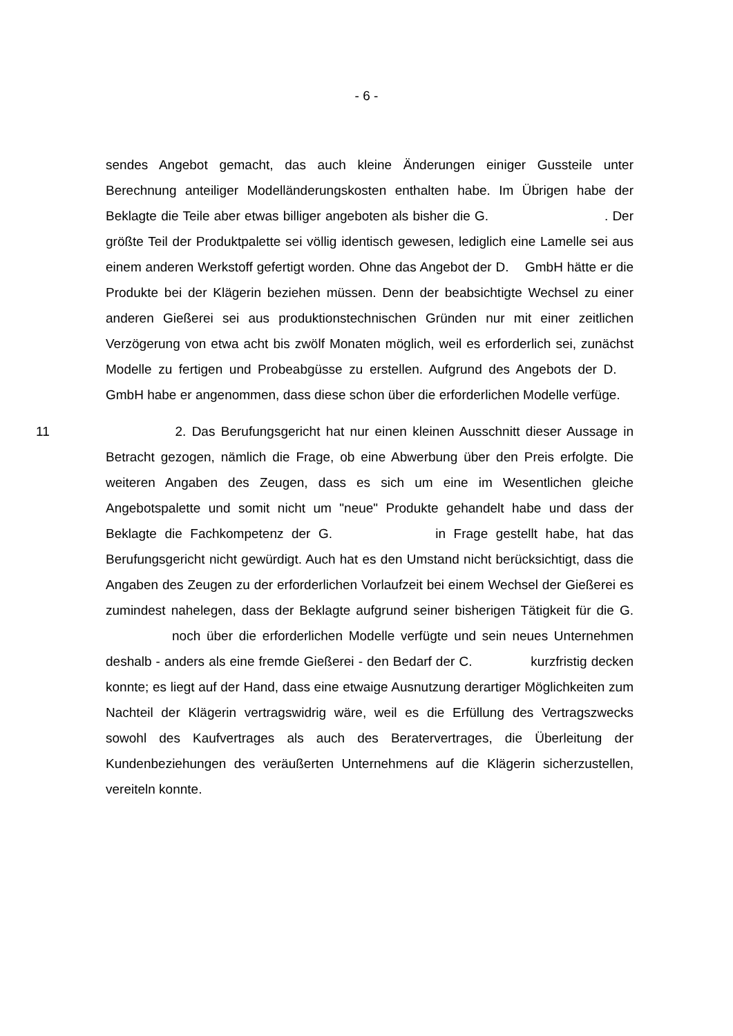- 6 -
sendes Angebot gemacht, das auch kleine Änderungen einiger Gussteile unter Berechnung anteiliger Modelländerungskosten enthalten habe. Im Übrigen habe der Beklagte die Teile aber etwas billiger angeboten als bisher die G. . Der größte Teil der Produktpalette sei völlig identisch gewesen, lediglich eine Lamelle sei aus einem anderen Werkstoff gefertigt worden. Ohne das Angebot der D. GmbH hätte er die Produkte bei der Klägerin beziehen müssen. Denn der beabsichtigte Wechsel zu einer anderen Gießerei sei aus produktionstechnischen Gründen nur mit einer zeitlichen Verzögerung von etwa acht bis zwölf Monaten möglich, weil es erforderlich sei, zunächst Modelle zu fertigen und Probeabgüsse zu erstellen. Aufgrund des Angebots der D. GmbH habe er angenommen, dass diese schon über die erforderlichen Modelle verfüge.
11 2. Das Berufungsgericht hat nur einen kleinen Ausschnitt dieser Aussage in Betracht gezogen, nämlich die Frage, ob eine Abwerbung über den Preis erfolgte. Die weiteren Angaben des Zeugen, dass es sich um eine im Wesentlichen gleiche Angebotspalette und somit nicht um "neue" Produkte gehandelt habe und dass der Beklagte die Fachkompetenz der G. in Frage gestellt habe, hat das Berufungsgericht nicht gewürdigt. Auch hat es den Umstand nicht berücksichtigt, dass die Angaben des Zeugen zu der erforderlichen Vorlaufzeit bei einem Wechsel der Gießerei es zumindest nahelegen, dass der Beklagte aufgrund seiner bisherigen Tätigkeit für die G. noch über die erforderlichen Modelle verfügte und sein neues Unternehmen deshalb - anders als eine fremde Gießerei - den Bedarf der C. kurzfristig decken konnte; es liegt auf der Hand, dass eine etwaige Ausnutzung derartiger Möglichkeiten zum Nachteil der Klägerin vertragswidrig wäre, weil es die Erfüllung des Vertragszwecks sowohl des Kaufvertrages als auch des Beratervertrages, die Überleitung der Kundenbeziehungen des veräußerten Unternehmens auf die Klägerin sicherzustellen, vereiteln konnte.